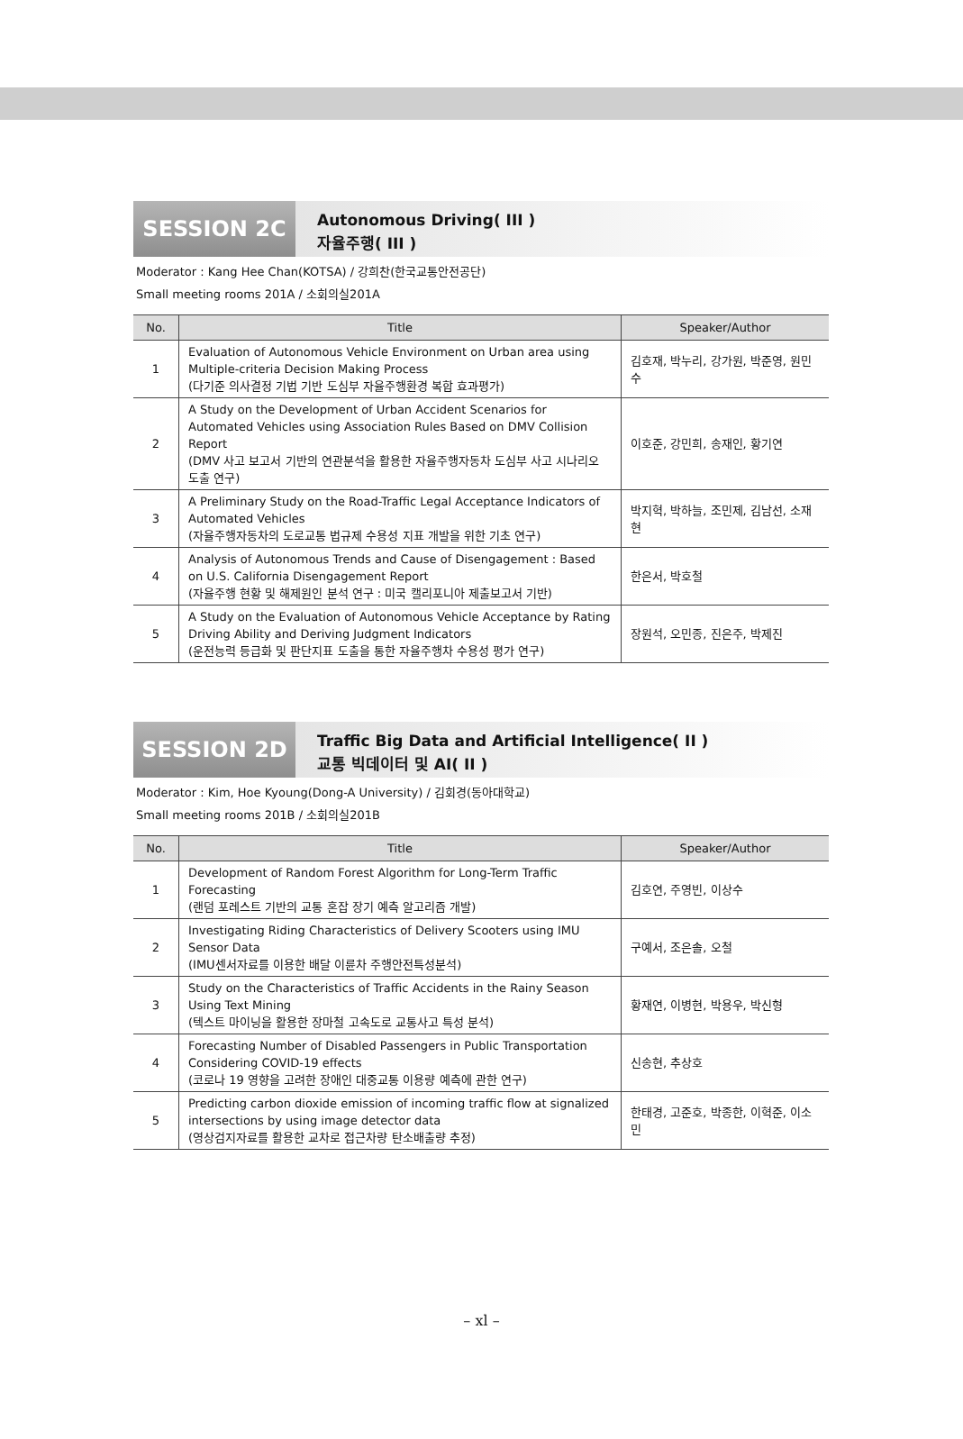SESSION 2C
Autonomous Driving( III )
자율주행( III )
Moderator : Kang Hee Chan(KOTSA) / 강희찬(한국교통안전공단)
Small meeting rooms 201A / 소회의실201A
| No. | Title | Speaker/Author |
| --- | --- | --- |
| 1 | Evaluation of Autonomous Vehicle Environment on Urban area using Multiple-criteria Decision Making Process (다기준 의사결정 기법 기반 도심부 자율주행환경 복합 효과평가) | 김호재, 박누리, 강가원, 박준영, 원민수 |
| 2 | A Study on the Development of Urban Accident Scenarios for Automated Vehicles using Association Rules Based on DMV Collision Report (DMV 사고 보고서 기반의 연관분석을 활용한 자율주행자동차 도심부 사고 시나리오 도출 연구) | 이호준, 강민희, 송재인, 황기연 |
| 3 | A Preliminary Study on the Road-Traffic Legal Acceptance Indicators of Automated Vehicles (자율주행자동차의 도로교통 법규제 수용성 지표 개발을 위한 기초 연구) | 박지혁, 박하늘, 조민제, 김남선, 소재현 |
| 4 | Analysis of Autonomous Trends and Cause of Disengagement : Based on U.S. California Disengagement Report (자율주행 현황 및 해제원인 분석 연구 : 미국 캘리포니아 제출보고서 기반) | 한은서, 박호철 |
| 5 | A Study on the Evaluation of Autonomous Vehicle Acceptance by Rating Driving Ability and Deriving Judgment Indicators (운전능력 등급화 및 판단지표 도출을 통한 자율주행차 수용성 평가 연구) | 장원석, 오민종, 진은주, 박제진 |
SESSION 2D
Traffic Big Data and Artificial Intelligence( II )
교통 빅데이터 및 AI( II )
Moderator : Kim, Hoe Kyoung(Dong-A University) / 김회경(동아대학교)
Small meeting rooms 201B / 소회의실201B
| No. | Title | Speaker/Author |
| --- | --- | --- |
| 1 | Development of Random Forest Algorithm for Long-Term Traffic Forecasting (랜덤 포레스트 기반의 교통 혼잡 장기 예측 알고리즘 개발) | 김호연, 주영빈, 이상수 |
| 2 | Investigating Riding Characteristics of Delivery Scooters using IMU Sensor Data (IMU센서자료를 이용한 배달 이륜차 주행안전특성분석) | 구예서, 조은솔, 오철 |
| 3 | Study on the Characteristics of Traffic Accidents in the Rainy Season Using Text Mining (텍스트 마이닝을 활용한 장마철 고속도로 교통사고 특성 분석) | 황재연, 이병현, 박용우, 박신형 |
| 4 | Forecasting Number of Disabled Passengers in Public Transportation Considering COVID-19 effects (코로나 19 영향을 고려한 장애인 대중교통 이용량 예측에 관한 연구) | 신송현, 추상호 |
| 5 | Predicting carbon dioxide emission of incoming traffic flow at signalized intersections by using image detector data (영상검지자료를 활용한 교차로 접근차량 탄소배출량 추정) | 한태경, 고준호, 박종한, 이혁준, 이소민 |
– xl –